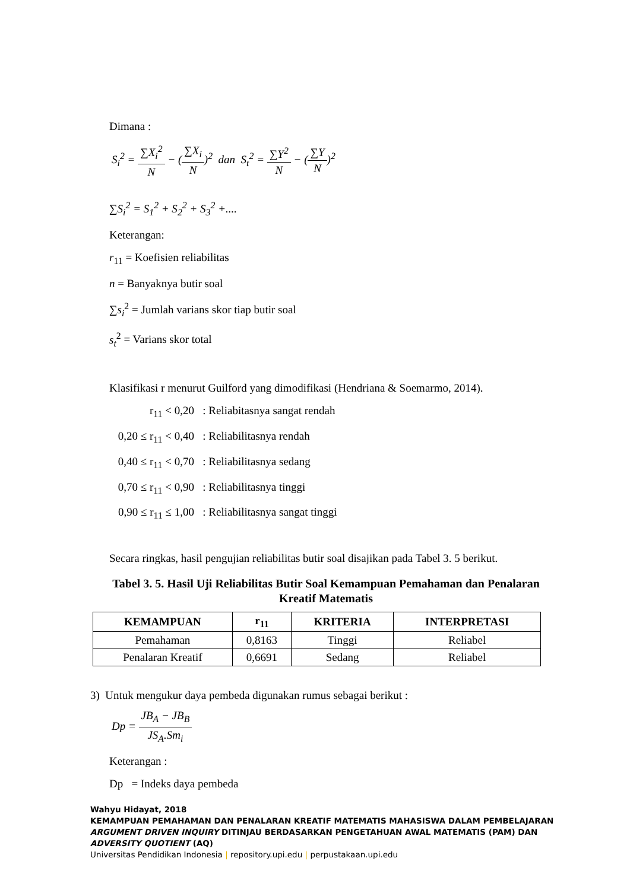Dimana :
S<sub>i</sub><sup>2</sup> = ∑X<sub>i</sub><sup>2</sup> N − (∑X<sub>i</sub> N)<sup>2</sup> dan S<sub>t</sub><sup>2</sup> = ∑Y<sup>2</sup> N − (∑Y N)<sup>2</sup>
∑S<sub>i</sub><sup>2</sup> = S<sub>1</sub><sup>2</sup> + S<sub>2</sub><sup>2</sup> + S<sub>3</sub><sup>2</sup> +....
Keterangan:
r<sub>11</sub> = Koefisien reliabilitas
n = Banyaknya butir soal
∑s<sub>i</sub><sup>2</sup> = Jumlah varians skor tiap butir soal
s<sub>t</sub><sup>2</sup> = Varians skor total
Klasifikasi r menurut Guilford yang dimodifikasi (Hendriana & Soemarmo, 2014).
r<sub>11</sub> < 0,20 : Reliabitasnya sangat rendah
0,20 ≤ r<sub>11</sub> < 0,40 : Reliabilitasnya rendah
0,40 ≤ r<sub>11</sub> < 0,70 : Reliabilitasnya sedang
0,70 ≤ r<sub>11</sub> < 0,90 : Reliabilitasnya tinggi
0,90 ≤ r<sub>11</sub> ≤ 1,00 : Reliabilitasnya sangat tinggi
Secara ringkas, hasil pengujian reliabilitas butir soal disajikan pada Tabel 3. 5 berikut.
Tabel 3. 5. Hasil Uji Reliabilitas Butir Soal Kemampuan Pemahaman dan Penalaran Kreatif Matematis
| KEMAMPUAN | r<sub>11</sub> | KRITERIA | INTERPRETASI |
| --- | --- | --- | --- |
| Pemahaman | 0,8163 | Tinggi | Reliabel |
| Penalaran Kreatif | 0,6691 | Sedang | Reliabel |
3) Untuk mengukur daya pembeda digunakan rumus sebagai berikut :
Dp = JB<sub>A</sub> − JB<sub>B</sub> JS<sub>A</sub>.Sm<sub>i</sub>
Keterangan :
Dp = Indeks daya pembeda
Wahyu Hidayat, 2018
KEMAMPUAN PEMAHAMAN DAN PENALARAN KREATIF MATEMATIS MAHASISWA DALAM PEMBELAJARAN
ARGUMENT DRIVEN INQUIRY DITINJAU BERDASARKAN PENGETAHUAN AWAL MATEMATIS (PAM) DAN
ADVERSITY QUOTIENT (AQ)
Universitas Pendidikan Indonesia | repository.upi.edu | perpustakaan.upi.edu